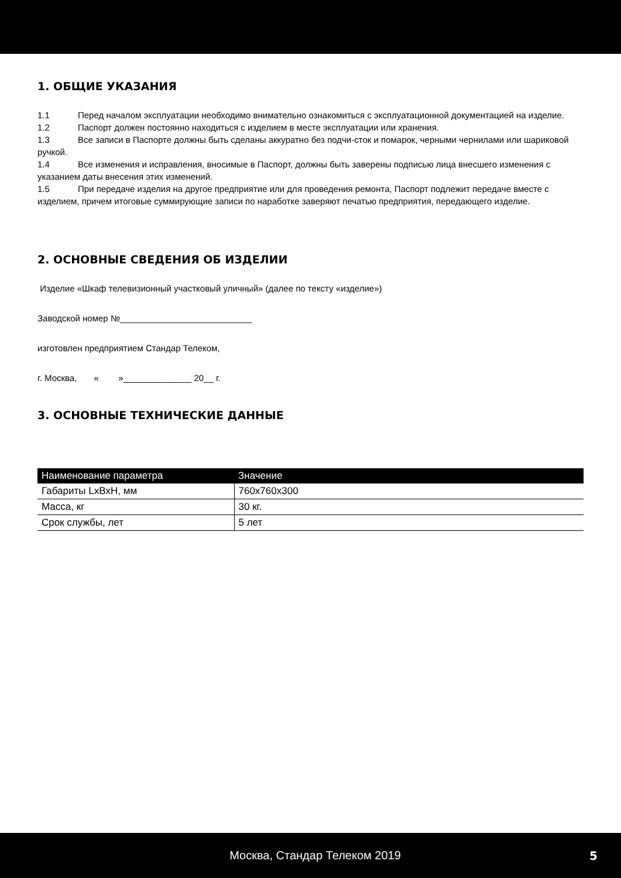1. ОБЩИЕ УКАЗАНИЯ
1.1 Перед началом эксплуатации необходимо внимательно ознакомиться с эксплуатационной документацией на изделие.
1.2 Паспорт должен постоянно находиться с изделием в месте эксплуатации или хранения.
1.3 Все записи в Паспорте должны быть сделаны аккуратно без подчи-сток и помарок, черными чернилами или шариковой ручкой.
1.4 Все изменения и исправления, вносимые в Паспорт, должны быть заверены подписью лица внесшего изменения с указанием даты внесения этих изменений.
1.5 При передаче изделия на другое предприятие или для проведения ремонта, Паспорт подлежит передаче вместе с изделием, причем итоговые суммирующие записи по наработке заверяют печатью предприятия, передающего изделие.
2. ОСНОВНЫЕ СВЕДЕНИЯ ОБ ИЗДЕЛИИ
Изделие «Шкаф телевизионный участковый уличный» (далее по тексту «изделие»)
Заводской номер №___________________________
изготовлен предприятием Стандар Телеком,
г. Москва, « »______________ 20__ г.
3. ОСНОВНЫЕ ТЕХНИЧЕСКИЕ ДАННЫЕ
| Наименование параметра | Значение |
| --- | --- |
| Габариты LxBxH, мм | 760x760x300 |
| Масса, кг | 30 кг. |
| Срок службы, лет | 5 лет |
Москва, Стандар Телеком 2019 5